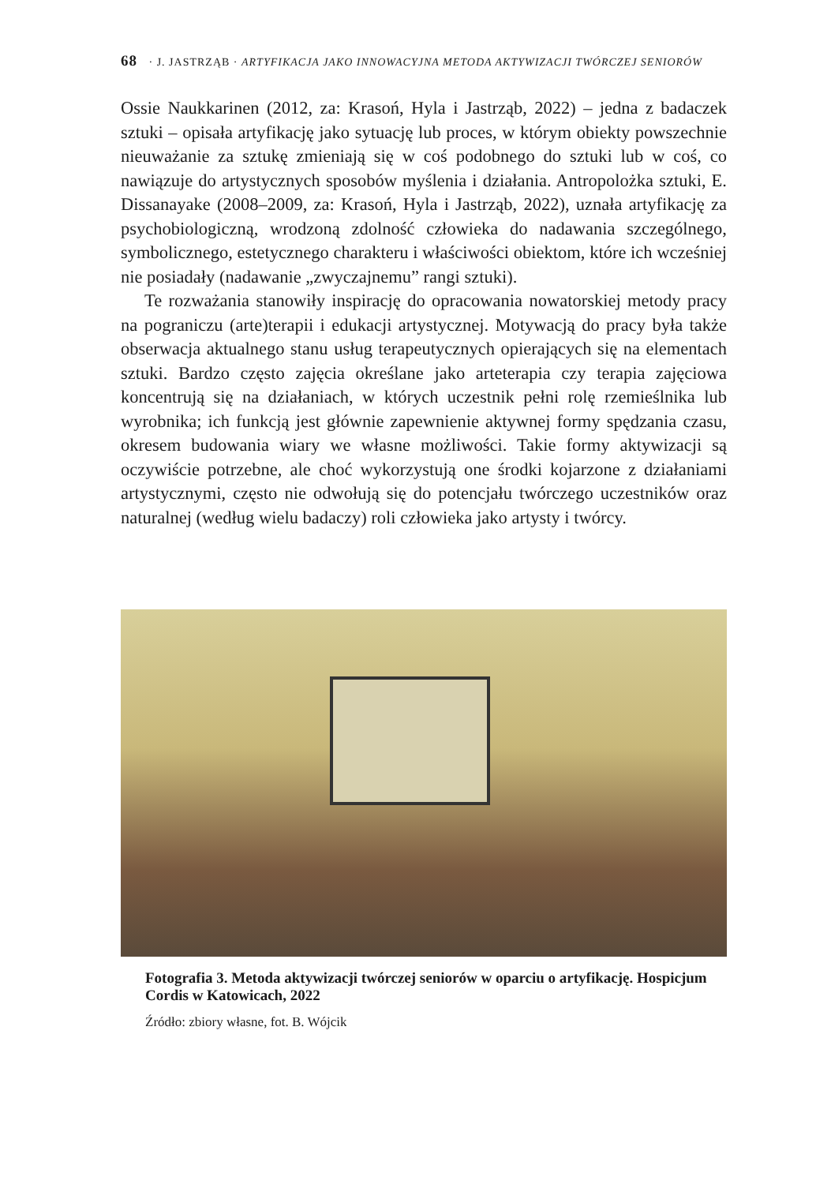68 · J. JASTRZĄB · ARTYFIKACJA JAKO INNOWACYJNA METODA AKTYWIZACJI TWÓRCZEJ SENIORÓW
Ossie Naukkarinen (2012, za: Krasoń, Hyla i Jastrząb, 2022) – jedna z badaczek sztuki – opisała artyfikację jako sytuację lub proces, w którym obiekty powszechnie nieuważanie za sztukę zmieniają się w coś podobnego do sztuki lub w coś, co nawiązuje do artystycznych sposobów myślenia i działania. Antropolożka sztuki, E. Dissanayake (2008–2009, za: Krasoń, Hyla i Jastrząb, 2022), uznała artyfikację za psychobiologiczną, wrodzoną zdolność człowieka do nadawania szczególnego, symbolicznego, estetycznego charakteru i właściwości obiektom, które ich wcześniej nie posiadały (nadawanie „zwyczajnemu” rangi sztuki).
Te rozważania stanowiły inspirację do opracowania nowatorskiej metody pracy na pograniczu (arte)terapii i edukacji artystycznej. Motywacją do pracy była także obserwacja aktualnego stanu usług terapeutycznych opierających się na elementach sztuki. Bardzo często zajęcia określane jako arteterapia czy terapia zajęciowa koncentrują się na działaniach, w których uczestnik pełni rolę rzemieślnika lub wyrobnika; ich funkcją jest głównie zapewnienie aktywnej formy spędzania czasu, okresem budowania wiary we własne możliwości. Takie formy aktywizacji są oczywiście potrzebne, ale choć wykorzystują one środki kojarzone z działaniami artystycznymi, często nie odwołują się do potencjału twórczego uczestników oraz naturalnej (według wielu badaczy) roli człowieka jako artysty i twórcy.
Fotografia 3. Metoda aktywizacji twórczej seniorów w oparciu o artyfikację. Hospicjum Cordis w Katowicach, 2022
Źródło: zbiory własne, fot. B. Wójcik